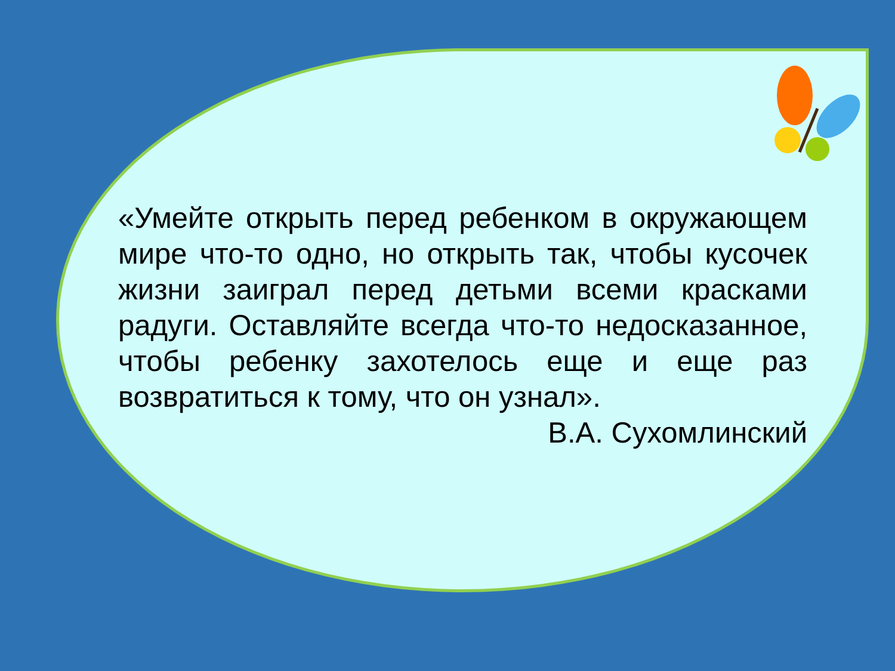«Умейте открыть перед ребенком в окружающем мире что-то одно, но открыть так, чтобы кусочек жизни заиграл перед детьми всеми красками радуги. Оставляйте всегда что-то недосказанное, чтобы ребенку захотелось еще и еще раз возвратиться к тому, что он узнал».
В.А. Сухомлинский